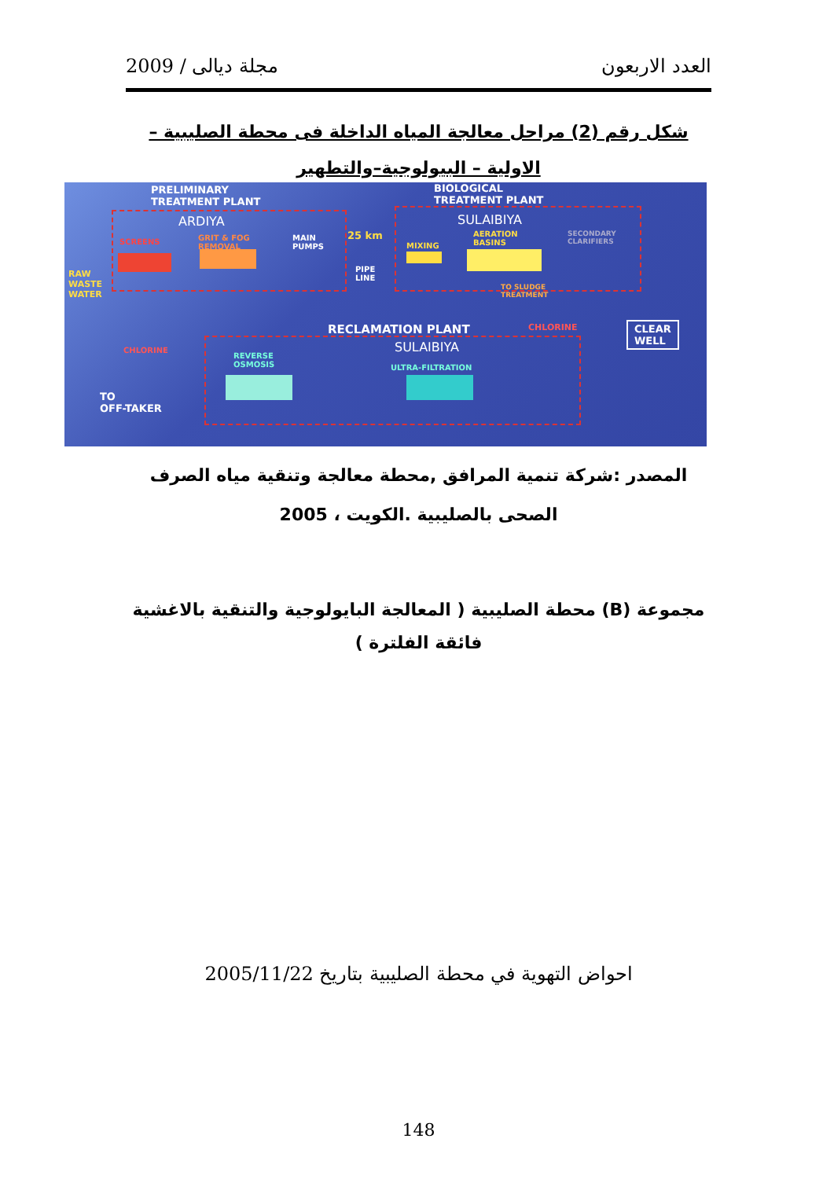مجلة ديالى / 2009 العدد الاربعون
شكل رقم (2) مراحل معالجة المياه الداخلة فى محطة الصليبية –الاولية – البيولوجية–والتطهير
PRELIMINARY
TREATMENT PLANT
BIOLOGICAL
TREATMENT PLANT
ARDIYA SULAIBIYA
SCREENS
GRIT & FOG
REMOVAL
MAIN
PUMPS
25 km
PIPE
LINE
MIXING
AERATION
BASINS
SECONDARY
CLARIFIERS
TO SLUDGE
TREATMENT
RAW
WASTE
WATER
RECLAMATION PLANT CHLORINE
CLEAR
WELL
SULAIBIYA
CHLORINE
REVERSE
OSMOSIS
ULTRA-FILTRATION
TO
OFF-TAKER
المصدر :شركة تنمية المرافق ,محطة معالجة وتنقية مياه الصرف الصحى بالصليبية .الكويت ، 2005
مجموعة (B) محطة الصليبية ( المعالجة البايولوجية والتنقية بالاغشية فائقة الفلترة )
احواض التهوية في محطة الصليبية بتاريخ 2005/11/22
148